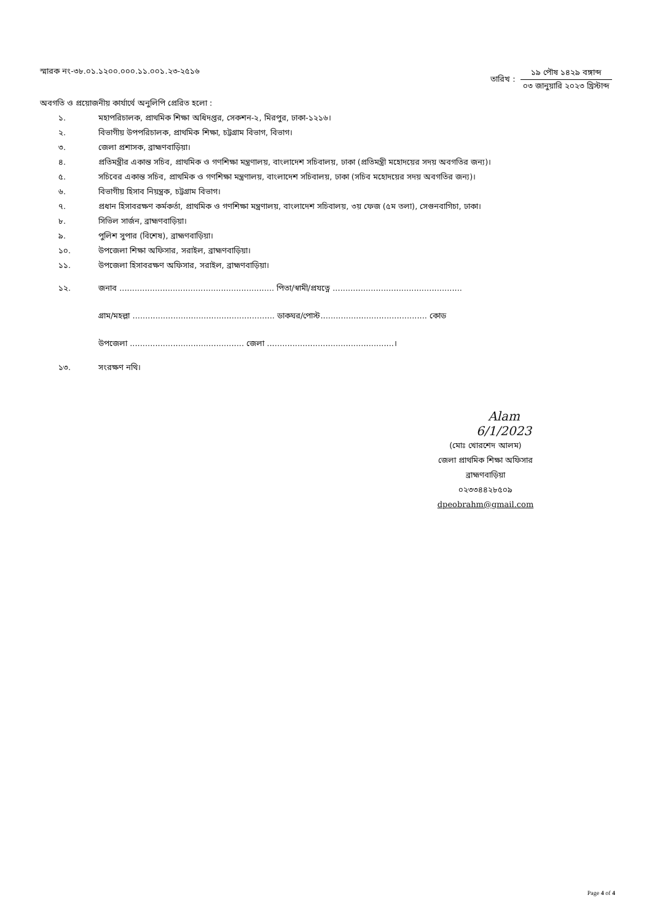স্মারক নং-৩৮.০১.১২০০.০০০.১১.০০১.২৩-২৫১৬
তারিখ :
১৯ পৌষ ১৪২৯ বঙ্গাব্দ
০৩ জানুয়ারি ২০২৩ খ্রিস্টাব্দ
অবগতি ও প্রয়োজনীয় কার্যার্থে অনুলিপি প্রেরিত হলো :
১. মহাপরিচালক, প্রাথমিক শিক্ষা অধিদপ্তর, সেকশন-২, মিরপুর, ঢাকা-১২১৬।
২. বিভাগীয় উপপরিচালক, প্রাথমিক শিক্ষা, চট্টগ্রাম বিভাগ, বিভাগ।
৩. জেলা প্রশাসক, ব্রাহ্মণবাড়িয়া।
৪. প্রতিমন্ত্রীর একান্ত সচিব, প্রাথমিক ও গণশিক্ষা মন্ত্রণালয়, বাংলাদেশ সচিবালয়, ঢাকা (প্রতিমন্ত্রী মহোদয়ের সদয় অবগতির জন্য)।
৫. সচিবের একান্ত সচিব, প্রাথমিক ও গণশিক্ষা মন্ত্রণালয়, বাংলাদেশ সচিবালয়, ঢাকা (সচিব মহোদয়ের সদয় অবগতির জন্য)।
৬. বিভাগীয় হিসাব নিয়ন্ত্রক, চট্টগ্রাম বিভাগ।
৭. প্রধান হিসাবরক্ষণ কর্মকর্তা, প্রাথমিক ও গণশিক্ষা মন্ত্রণালয়, বাংলাদেশ সচিবালয়, ৩য় ফেজ (৫ম তলা), সেগুনবাগিচা, ঢাকা।
৮. সিভিল সার্জন, ব্রাহ্মণবাড়িয়া।
৯. পুলিশ সুপার (বিশেষ), ব্রাহ্মণবাড়িয়া।
১০. উপজেলা শিক্ষা অফিসার, সরাইল, ব্রাহ্মণবাড়িয়া।
১১. উপজেলা হিসাবরক্ষণ অফিসার, সরাইল, ব্রাহ্মণবাড়িয়া।
১২. জনাব ............................................................. পিতা/স্বামী/প্রযত্নে ...................................................
গ্রাম/মহল্লা ........................................................ ডাকঘর/পোস্ট.......................................... কোড
উপজেলা ............................................. জেলা ..................................................।
১৩. সংরক্ষণ নথি।
Alam 6/1/2023
(মোঃ খোরশেদ আলম)
জেলা প্রাথমিক শিক্ষা অফিসার
ব্রাহ্মণবাড়িয়া
০২৩৩৪৪২৮৫০৯
dpeobrahm@gmail.com
Page 4 of 4